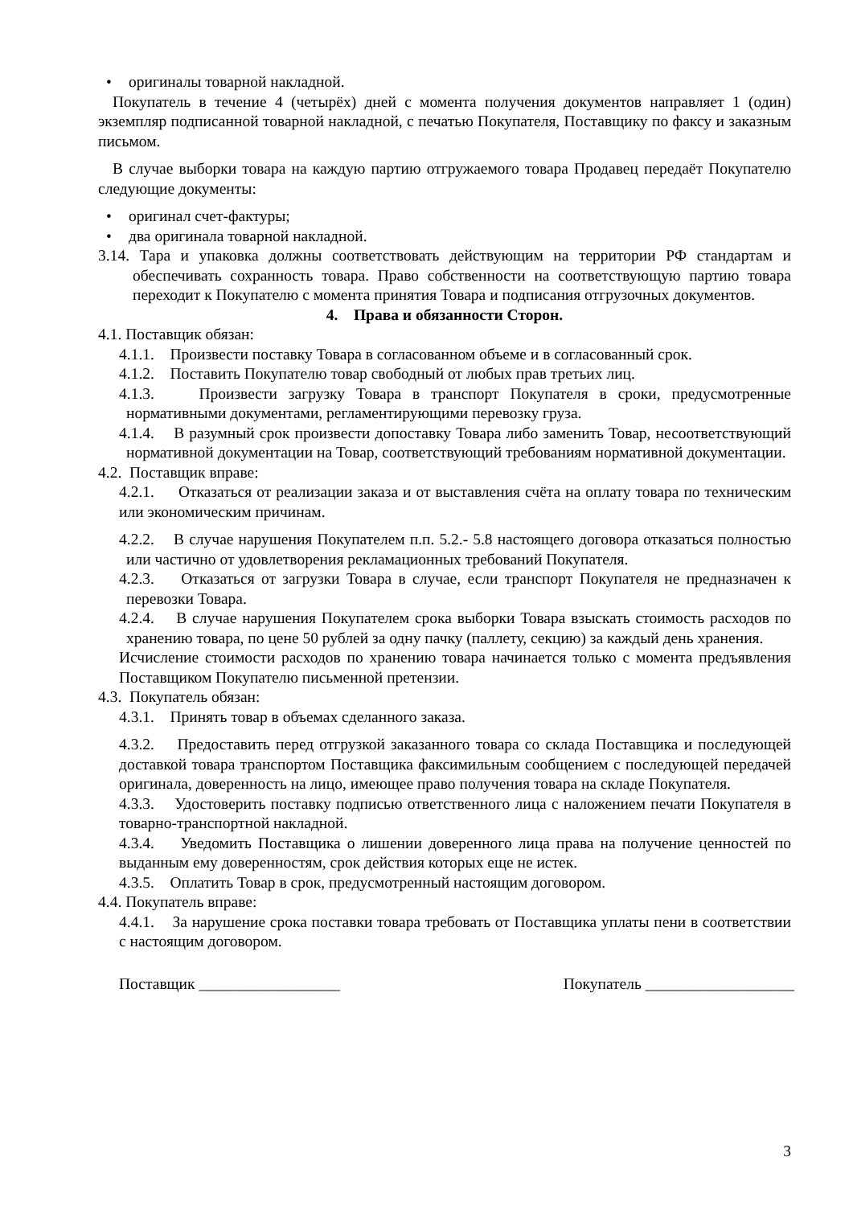• оригиналы товарной накладной.
Покупатель в течение 4 (четырёх) дней с момента получения документов направляет 1 (один) экземпляр подписанной товарной накладной, с печатью Покупателя, Поставщику по факсу и заказным письмом.
В случае выборки товара на каждую партию отгружаемого товара Продавец передаёт Покупателю следующие документы:
• оригинал счет-фактуры;
• два оригинала товарной накладной.
3.14. Тара и упаковка должны соответствовать действующим на территории РФ стандартам и обеспечивать сохранность товара. Право собственности на соответствующую партию товара переходит к Покупателю с момента принятия Товара и подписания отгрузочных документов.
4. Права и обязанности Сторон.
4.1. Поставщик обязан:
4.1.1. Произвести поставку Товара в согласованном объеме и в согласованный срок.
4.1.2. Поставить Покупателю товар свободный от любых прав третьих лиц.
4.1.3. Произвести загрузку Товара в транспорт Покупателя в сроки, предусмотренные нормативными документами, регламентирующими перевозку груза.
4.1.4. В разумный срок произвести допоставку Товара либо заменить Товар, несоответствующий нормативной документации на Товар, соответствующий требованиям нормативной документации.
4.2. Поставщик вправе:
4.2.1. Отказаться от реализации заказа и от выставления счёта на оплату товара по техническим или экономическим причинам.
4.2.2. В случае нарушения Покупателем п.п. 5.2.- 5.8 настоящего договора отказаться полностью или частично от удовлетворения рекламационных требований Покупателя.
4.2.3. Отказаться от загрузки Товара в случае, если транспорт Покупателя не предназначен к перевозки Товара.
4.2.4. В случае нарушения Покупателем срока выборки Товара взыскать стоимость расходов по хранению товара, по цене 50 рублей за одну пачку (паллету, секцию) за каждый день хранения.
Исчисление стоимости расходов по хранению товара начинается только с момента предъявления Поставщиком Покупателю письменной претензии.
4.3. Покупатель обязан:
4.3.1. Принять товар в объемах сделанного заказа.
4.3.2. Предоставить перед отгрузкой заказанного товара со склада Поставщика и последующей доставкой товара транспортом Поставщика факсимильным сообщением с последующей передачей оригинала, доверенность на лицо, имеющее право получения товара на складе Покупателя.
4.3.3. Удостоверить поставку подписью ответственного лица с наложением печати Покупателя в товарно-транспортной накладной.
4.3.4. Уведомить Поставщика о лишении доверенного лица права на получение ценностей по выданным ему доверенностям, срок действия которых еще не истек.
4.3.5. Оплатить Товар в срок, предусмотренный настоящим договором.
4.4. Покупатель вправе:
4.4.1. За нарушение срока поставки товара требовать от Поставщика уплаты пени в соответствии с настоящим договором.
Поставщик __________________ Покупатель ___________________
3